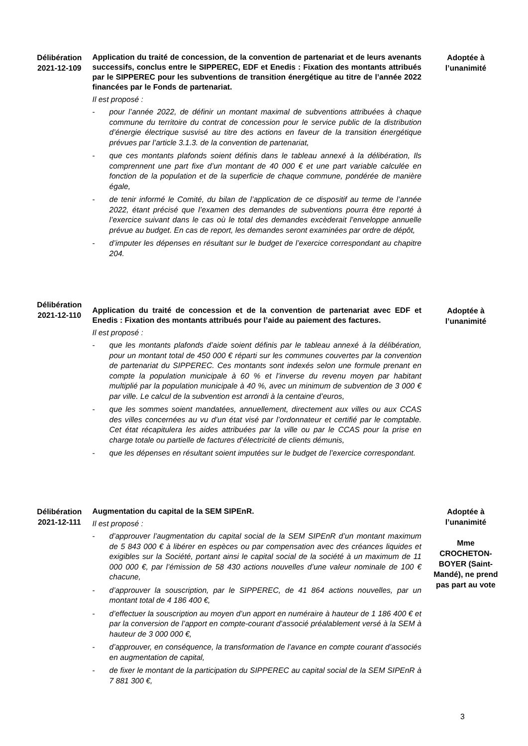Délibération 2021-12-109
Application du traité de concession, de la convention de partenariat et de leurs avenants successifs, conclus entre le SIPPEREC, EDF et Enedis : Fixation des montants attribués par le SIPPEREC pour les subventions de transition énergétique au titre de l’année 2022 financées par le Fonds de partenariat.
Il est proposé :
- pour l’année 2022, de définir un montant maximal de subventions attribuées à chaque commune du territoire du contrat de concession pour le service public de la distribution d’énergie électrique susvisé au titre des actions en faveur de la transition énergétique prévues par l’article 3.1.3. de la convention de partenariat,
- que ces montants plafonds soient définis dans le tableau annexé à la délibération, Ils comprennent une part fixe d’un montant de 40 000 € et une part variable calculée en fonction de la population et de la superficie de chaque commune, pondérée de manière égale,
- de tenir informé le Comité, du bilan de l’application de ce dispositif au terme de l’année 2022, étant précisé que l’examen des demandes de subventions pourra être reporté à l’exercice suivant dans le cas où le total des demandes excèderait l’enveloppe annuelle prévue au budget. En cas de report, les demandes seront examinées par ordre de dépôt,
- d’imputer les dépenses en résultant sur le budget de l’exercice correspondant au chapitre 204.
Adoptée à l’unanimité
Délibération 2021-12-110
Application du traité de concession et de la convention de partenariat avec EDF et Enedis : Fixation des montants attribués pour l’aide au paiement des factures.
Il est proposé :
- que les montants plafonds d’aide soient définis par le tableau annexé à la délibération, pour un montant total de 450 000 € réparti sur les communes couvertes par la convention de partenariat du SIPPEREC. Ces montants sont indexés selon une formule prenant en compte la population municipale à 60 % et l’inverse du revenu moyen par habitant multiplié par la population municipale à 40 %, avec un minimum de subvention de 3 000 € par ville. Le calcul de la subvention est arrondi à la centaine d’euros,
- que les sommes soient mandatées, annuellement, directement aux villes ou aux CCAS des villes concernées au vu d’un état visé par l’ordonnateur et certifié par le comptable. Cet état récapitulera les aides attribuées par la ville ou par le CCAS pour la prise en charge totale ou partielle de factures d’électricité de clients démunis,
- que les dépenses en résultant soient imputées sur le budget de l’exercice correspondant.
Adoptée à l’unanimité
Délibération 2021-12-111
Augmentation du capital de la SEM SIPEnR.
Il est proposé :
- d’approuver l’augmentation du capital social de la SEM SIPEnR d’un montant maximum de 5 843 000 € à libérer en espèces ou par compensation avec des créances liquides et exigibles sur la Société, portant ainsi le capital social de la société à un maximum de 11 000 000 €, par l’émission de 58 430 actions nouvelles d’une valeur nominale de 100 € chacune,
- d’approuver la souscription, par le SIPPEREC, de 41 864 actions nouvelles, par un montant total de 4 186 400 €,
- d’effectuer la souscription au moyen d’un apport en numéraire à hauteur de 1 186 400 € et par la conversion de l’apport en compte-courant d’associé préalablement versé à la SEM à hauteur de 3 000 000 €,
- d’approuver, en conséquence, la transformation de l’avance en compte courant d’associés en augmentation de capital,
- de fixer le montant de la participation du SIPPEREC au capital social de la SEM SIPEnR à 7 881 300 €,
Adoptée à l’unanimité
Mme CROCHETON-BOYER (Saint-Mandé), ne prend pas part au vote
3